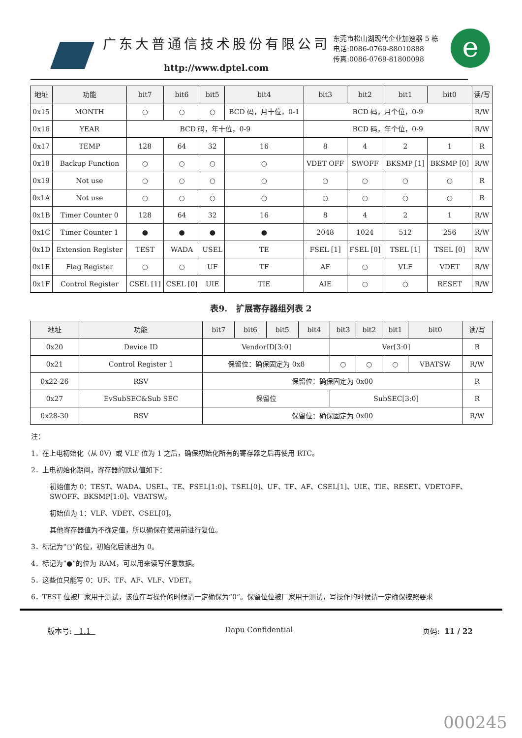e
广东大普通信技术股份有限公司
http://www.dptel.com
东莞市松山湖现代企业加速器 5 栋
电话:0086-0769-88010888
传真:0086-0769-81800098
| 地址 | 功能 | bit7 | bit6 | bit5 | bit4 | bit3 | bit2 | bit1 | bit0 | 读/写 |
| --- | --- | --- | --- | --- | --- | --- | --- | --- | --- | --- |
| 0x15 | MONTH | ○ | ○ | ○ | BCD 码，月十位，0-1 | BCD 码，月个位，0-9 | | | | R/W |
| 0x16 | YEAR | BCD 码，年十位，0-9 | | | | BCD 码，年个位，0-9 | | | | R/W |
| 0x17 | TEMP | 128 | 64 | 32 | 16 | 8 | 4 | 2 | 1 | R |
| 0x18 | Backup Function | ○ | ○ | ○ | ○ | VDET OFF | SWOFF | BKSMP [1] | BKSMP [0] | R/W |
| 0x19 | Not use | ○ | ○ | ○ | ○ | ○ | ○ | ○ | ○ | R |
| 0x1A | Not use | ○ | ○ | ○ | ○ | ○ | ○ | ○ | ○ | R |
| 0x1B | Timer Counter 0 | 128 | 64 | 32 | 16 | 8 | 4 | 2 | 1 | R/W |
| 0x1C | Timer Counter 1 | ● | ● | ● | ● | 2048 | 1024 | 512 | 256 | R/W |
| 0x1D | Extension Register | TEST | WADA | USEL | TE | FSEL [1] | FSEL [0] | TSEL [1] | TSEL [0] | R/W |
| 0x1E | Flag Register | ○ | ○ | UF | TF | AF | ○ | VLF | VDET | R/W |
| 0x1F | Control Register | CSEL [1] | CSEL [0] | UIE | TIE | AIE | ○ | ○ | RESET | R/W |
表9. 扩展寄存器组列表 2
| 地址 | 功能 | bit7 | bit6 | bit5 | bit4 | bit3 | bit2 | bit1 | bit0 | 读/写 |
| --- | --- | --- | --- | --- | --- | --- | --- | --- | --- | --- |
| 0x20 | Device ID | VendorID[3:0] | | | | Ver[3:0] | | | | R |
| 0x21 | Control Register 1 | 保留位：确保固定为 0x8 | | | | ○ | ○ | ○ | VBATSW | R/W |
| 0x22-26 | RSV | 保留位：确保固定为 0x00 | | | | | | | | R |
| 0x27 | EvSubSEC&Sub SEC | 保留位 | | | | SubSEC[3:0] | | | | R |
| 0x28-30 | RSV | 保留位：确保固定为 0x00 | | | | | | | | R/W |
注：
1．在上电初始化（从 0V）或 VLF 位为 1 之后，确保初始化所有的寄存器之后再使用 RTC。
2．上电初始化期间，寄存器的默认值如下：
初始值为 0：TEST、WADA、USEL、TE、FSEL[1:0]、TSEL[0]、UF、TF、AF、CSEL[1]、UIE、TIE、RESET、VDETOFF、SWOFF、BKSMP[1:0]、VBATSW。
初始值为 1：VLF、VDET、CSEL[0]。
其他寄存器值为不确定值，所以确保在使用前进行复位。
3．标记为“○”的位，初始化后读出为 0。
4．标记为“●”的位为 RAM，可以用来读写任意数据。
5．这些位只能写 0：UF、TF、AF、VLF、VDET。
6．TEST 位被厂家用于测试，该位在写操作的时候请一定确保为“0”。保留位位被厂家用于测试，写操作的时候请一定确保按照要求
版本号: 1.1 Dapu Confidential 页码: 11 / 22
000245